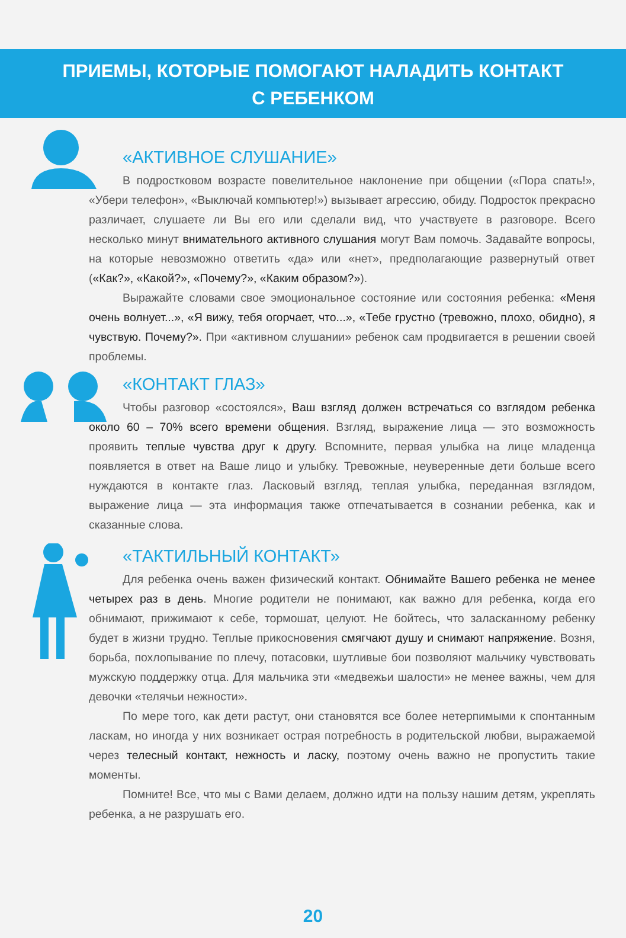ПРИЕМЫ, КОТОРЫЕ ПОМОГАЮТ НАЛАДИТЬ КОНТАКТ
С РЕБЕНКОМ
«АКТИВНОЕ СЛУШАНИЕ»
В подростковом возрасте повелительное наклонение при общении («Пора спать!», «Убери телефон», «Выключай компьютер!») вызывает агрессию, обиду. Подросток прекрасно различает, слушаете ли Вы его или сделали вид, что участвуете в разговоре. Всего несколько минут внимательного активного слушания могут Вам помочь. Задавайте вопросы, на которые невозможно ответить «да» или «нет», предполагающие развернутый ответ («Как?», «Какой?», «Почему?», «Каким образом?»).
Выражайте словами свое эмоциональное состояние или состояния ребенка: «Меня очень волнует...», «Я вижу, тебя огорчает, что...», «Тебе грустно (тревожно, плохо, обидно), я чувствую. Почему?». При «активном слушании» ребенок сам продвигается в решении своей проблемы.
«КОНТАКТ ГЛАЗ»
Чтобы разговор «состоялся», Ваш взгляд должен встречаться со взглядом ребенка около 60 – 70% всего времени общения. Взгляд, выражение лица — это возможность проявить теплые чувства друг к другу. Вспомните, первая улыбка на лице младенца появляется в ответ на Ваше лицо и улыбку. Тревожные, неуверенные дети больше всего нуждаются в контакте глаз. Ласковый взгляд, теплая улыбка, переданная взглядом, выражение лица — эта информация также отпечатывается в сознании ребенка, как и сказанные слова.
«ТАКТИЛЬНЫЙ КОНТАКТ»
Для ребенка очень важен физический контакт. Обнимайте Вашего ребенка не менее четырех раз в день. Многие родители не понимают, как важно для ребенка, когда его обнимают, прижимают к себе, тормошат, целуют. Не бойтесь, что заласканному ребенку будет в жизни трудно. Теплые прикосновения смягчают душу и снимают напряжение. Возня, борьба, похлопывание по плечу, потасовки, шутливые бои позволяют мальчику чувствовать мужскую поддержку отца. Для мальчика эти «медвежьи шалости» не менее важны, чем для девочки «телячьи нежности».
По мере того, как дети растут, они становятся все более нетерпимыми к спонтанным ласкам, но иногда у них возникает острая потребность в родительской любви, выражаемой через телесный контакт, нежность и ласку, поэтому очень важно не пропустить такие моменты.
Помните! Все, что мы с Вами делаем, должно идти на пользу нашим детям, укреплять ребенка, а не разрушать его.
20